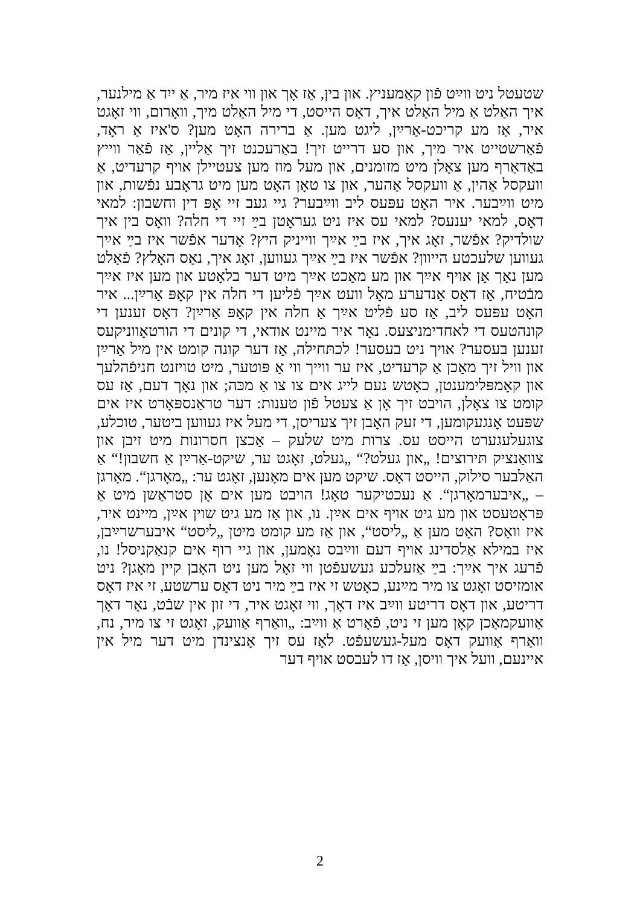שטעטל ניט ווײַט פֿון קאַמעניץ. און בין, אַז אָך און ווי איז מיר, אַ ייִד אַ מילנער, איך האַלט אַ מיל האַלט איך, דאָס הייסט, די מיל האַלט מיך, וואָרום, ווי זאָגט איר, אַז מע קריכט-אַרײַן, ליגט מען. אַ ברירה האָט מען? ס'איז אַ ראָד, פֿאַרשטייט איר מיך, און סע דרייט זיך! באַרעכנט זיך אַליין, אַז פֿאַר ווייץ באַדאַרף מען צאָלן מיט מזומנים, און מעל מוז מען צעטיילן אויף קרעדיט, אַ וועקסל אַהין, אַ וועקסל אַהער, און צו טאָן האָט מען מיט גראָבע נפֿשות, און מיט ווײַבער. איר האָט עפּעס ליב ווײַבער? גיי געב זיי אָפּ דין וחשבון: למאי דאָס, למאי יענעס? למאי עס איז ניט געראָטן בײַ זיי די חלה? וואָס בין איך שולדיק? אפֿשר, זאָג איך, איז בײַ אײַך ווייניק היץ? אָדער אפֿשר איז בײַ אײַך געווען שלעכטע הייוון? אפֿשר איז בײַ אײַך געווען, זאָג איך, נאַס האָלץ? פֿאַלט מען נאָך אָן אויף אײַך און מע מאַכט אײַך מיט דער בלאָטע און מען איז אײַך מבֿטיח, אַז דאָס אַנדערע מאָל וועט אײַך פֿליען די חלה אין קאָפּ אַרײַן... איר האָט עפּעס ליב, אַז סע פֿליט אײַך אַ חלה אין קאָפּ אַרײַן? דאָס זענען די קונהטעס די לאחדימניצעס. נאָר איר מיינט אודאי, די קונים די הורטאָווניקעס זענען בעסער? אויך ניט בעסער! לכתּחילה, אַז דער קונה קומט אין מיל אַרײַן און וויל זיך מאַכן אַ קרעדיט, איז ער ווייך ווי אַ פּוטער, מיט טויזנט חניפֿהלעך און קאָמפּלימענטן, כאָטש נעם לייג אים צו צו אַ מכּה; און נאָך דעם, אַז עס קומט צו צאָלן, הויבט זיך אָן אַ צעטל פֿון טענות: דער טראַנספּאָרט איז אים שפּעט אָנגעקומען, די זעק האָבן זיך צעריסן, די מעל איז געווען ביטער, טוכלע, צוגעלעגערט הייסט עס. צרות מיט שלעק – אַכצן חסרונות מיט זיבן און צוואַנציק תּירוצים! „און געלט?“ „געלט, זאָגט ער, שיקט-אַרײַן אַ חשבון!“ אַ האַלבער סילוק, הייסט דאָס. שיקט מען אים מאָנען, זאָגט ער: „מאָרגן“. מאָרגן – „איבערמאָרגן“. אַ נעכטיקער טאָג! הויבט מען אים אָן סטראַשן מיט אַ פּראָטעסט און מע גיט אויף אים אײַן. נו, און אַז מע גיט שוין אײַן, מיינט איר, איז וואָס? האָט מען אַ „ליסט“, און אַז מע קומט מיטן „ליסט“ איבערשרײַבן, איז במילא אַלסדינג אויף דעם ווײַבס נאָמען, און גיי רוף אים קנאַקניסל! נו, פֿרעג איך אײַך: בײַ אַזעלכע געשעפֿטן ווי זאָל מען ניט האָבן קיין מאָגן? ניט אומזיסט זאָגט צו מיר מײַנע, כאָטש זי איז בײַ מיר ניט דאָס ערשטע, זי איז דאָס דריטע, און דאָס דריטע ווײַב איז דאָך, ווי זאָגט איר, די זון אין שבֿט, נאָר דאָך אַוועקמאַכן קאָן מען זי ניט, פֿאָרט אַ ווײַב: „וואַרף אַוועק, זאָגט זי צו מיר, נח, וואַרף אַוועק דאָס מעל-געשעפֿט. לאָז עס זיך אָנצינדן מיט דער מיל אין איינעם, וועל איך וויסן, אַז דו לעבסט אויף דער
2